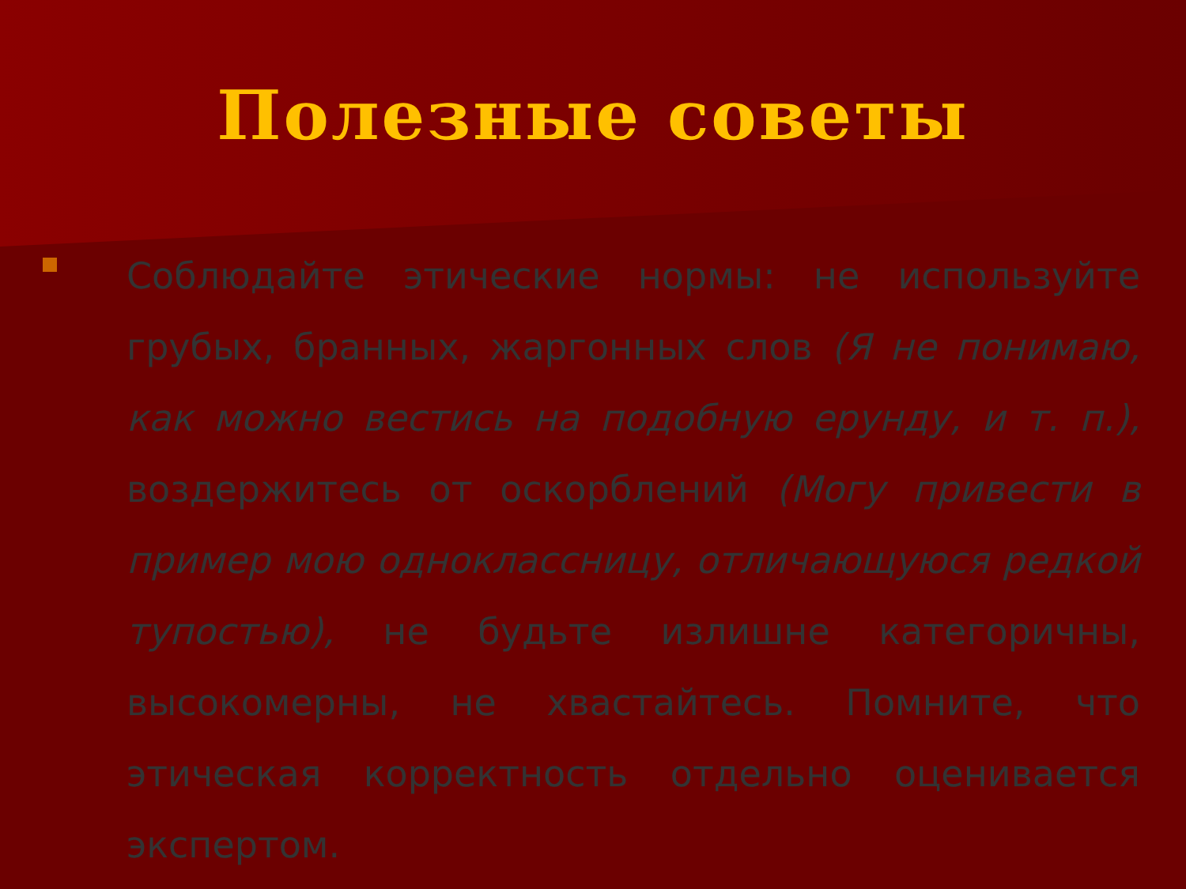Полезные советы
Соблюдайте этические нормы: не используйте грубых, бранных, жаргонных слов (Я не понимаю, как можно вестись на подобную ерунду, и т. п.), воздержитесь от оскорблений (Могу привести в пример мою одноклассницу, отличающуюся редкой тупостью), не будьте излишне категоричны, высокомерны, не хвастайтесь. Помните, что этическая корректность отдельно оценивается экспертом.